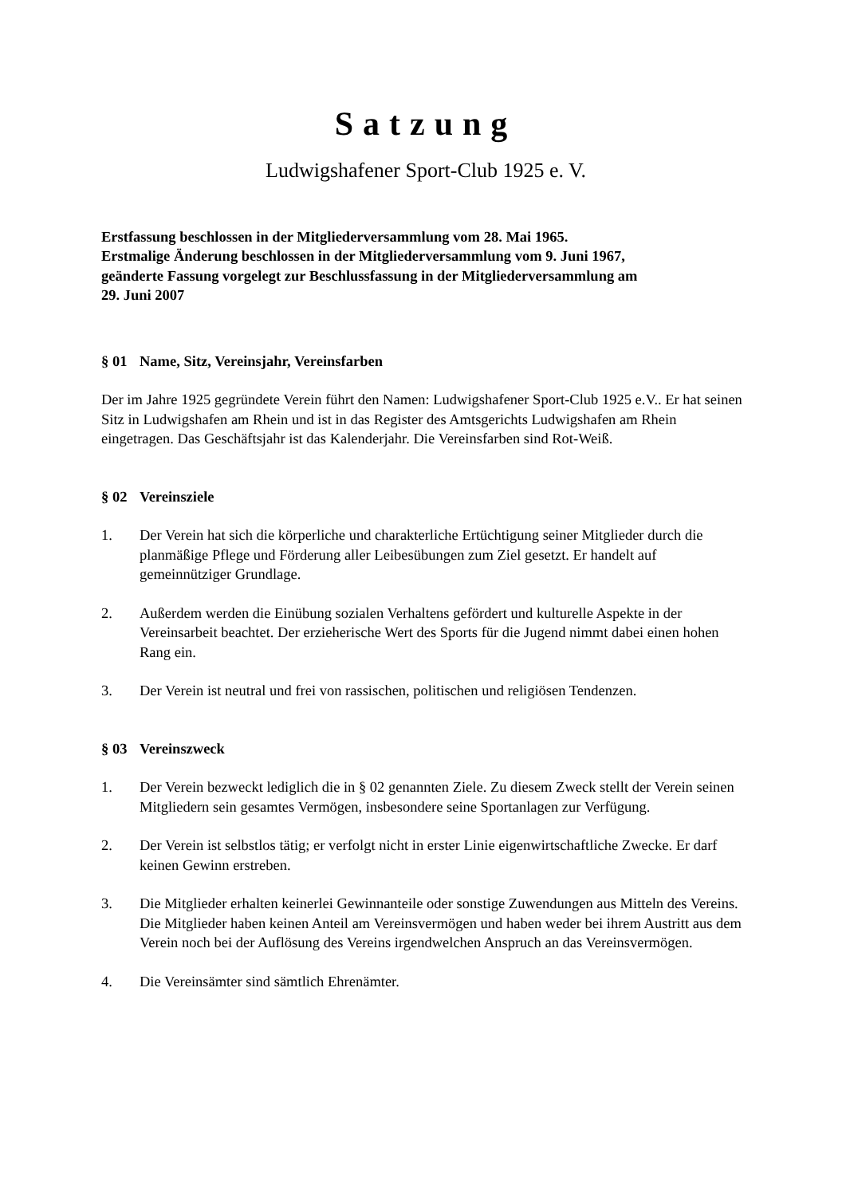Satzung
Ludwigshafener Sport-Club 1925 e. V.
Erstfassung beschlossen in der Mitgliederversammlung vom 28. Mai 1965.
Erstmalige Änderung beschlossen in der Mitgliederversammlung vom 9. Juni 1967,
geänderte Fassung vorgelegt zur Beschlussfassung in der Mitgliederversammlung am
29. Juni 2007
§ 01 Name, Sitz, Vereinsjahr, Vereinsfarben
Der im Jahre 1925 gegründete Verein führt den Namen: Ludwigshafener Sport-Club 1925 e.V.. Er hat seinen Sitz in Ludwigshafen am Rhein und ist in das Register des Amtsgerichts Ludwigshafen am Rhein eingetragen. Das Geschäftsjahr ist das Kalenderjahr. Die Vereinsfarben sind Rot-Weiß.
§ 02 Vereinsziele
1. Der Verein hat sich die körperliche und charakterliche Ertüchtigung seiner Mitglieder durch die planmäßige Pflege und Förderung aller Leibesübungen zum Ziel gesetzt. Er handelt auf gemeinnütziger Grundlage.
2. Außerdem werden die Einübung sozialen Verhaltens gefördert und kulturelle Aspekte in der Vereinsarbeit beachtet. Der erzieherische Wert des Sports für die Jugend nimmt dabei einen hohen Rang ein.
3. Der Verein ist neutral und frei von rassischen, politischen und religiösen Tendenzen.
§ 03 Vereinszweck
1. Der Verein bezweckt lediglich die in § 02 genannten Ziele. Zu diesem Zweck stellt der Verein seinen Mitgliedern sein gesamtes Vermögen, insbesondere seine Sportanlagen zur Verfügung.
2. Der Verein ist selbstlos tätig; er verfolgt nicht in erster Linie eigenwirtschaftliche Zwecke. Er darf keinen Gewinn erstreben.
3. Die Mitglieder erhalten keinerlei Gewinnanteile oder sonstige Zuwendungen aus Mitteln des Vereins. Die Mitglieder haben keinen Anteil am Vereinsvermögen und haben weder bei ihrem Austritt aus dem Verein noch bei der Auflösung des Vereins irgendwelchen Anspruch an das Vereinsvermögen.
4. Die Vereinsämter sind sämtlich Ehrenämter.